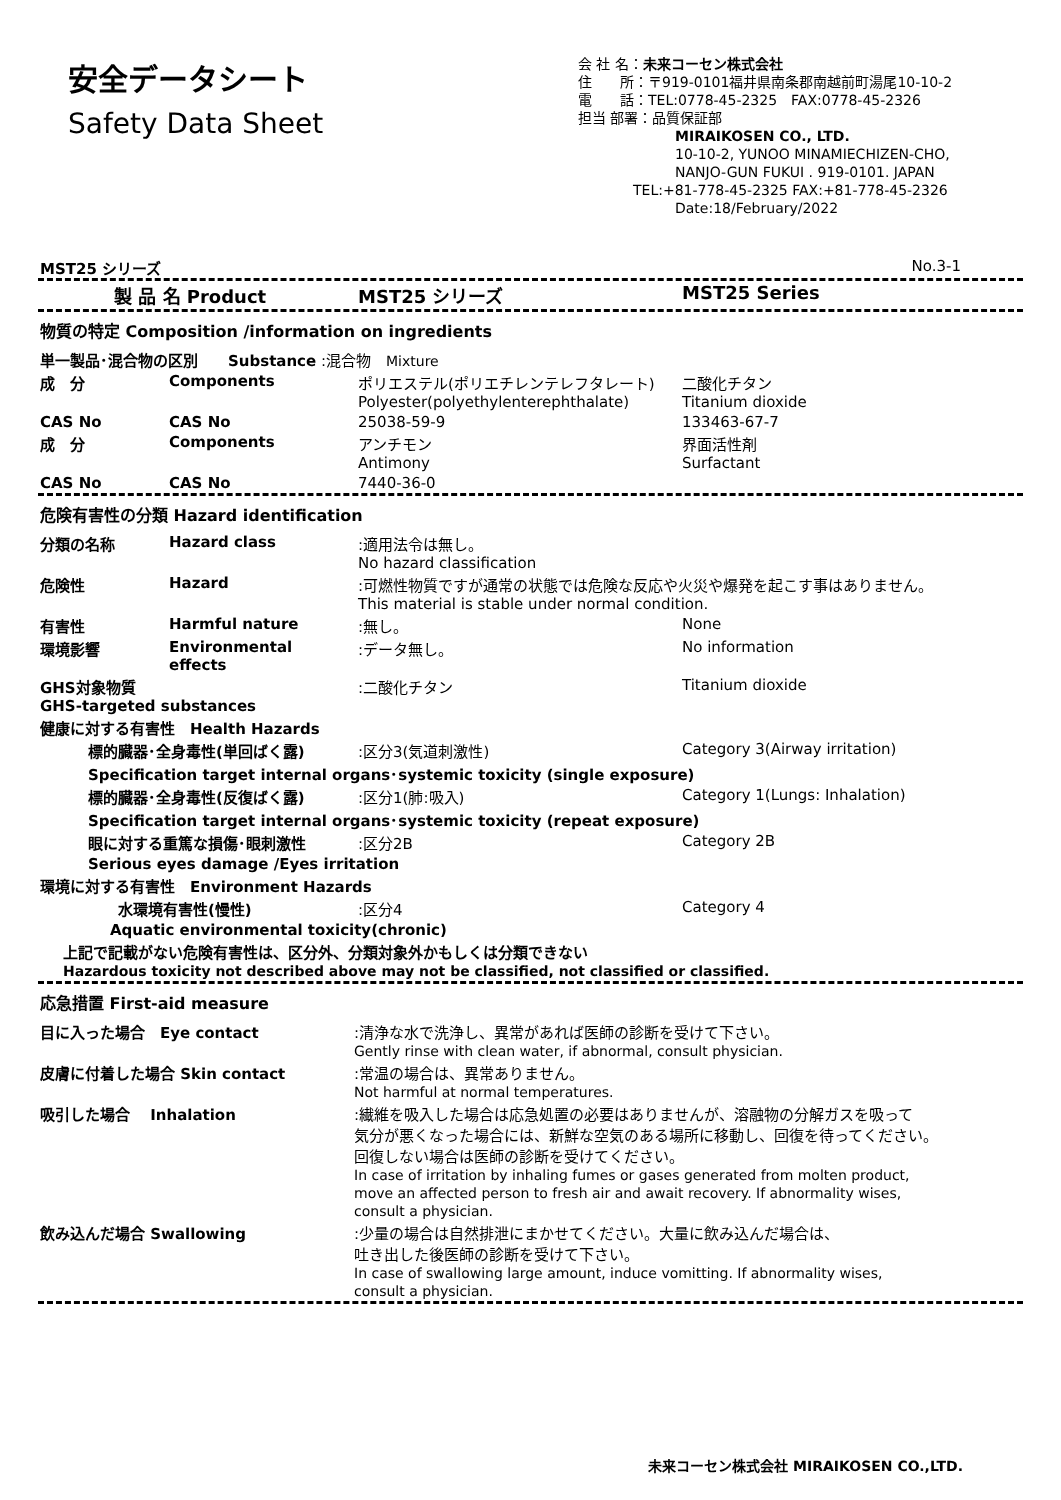安全データシート
Safety Data Sheet
会 社 名：未来コーセン株式会社
住　　所：〒919-0101福井県南条郡南越前町湯尾10-10-2
電　　話：TEL:0778-45-2325　FAX:0778-45-2326
担当 部署：品質保証部
MIRAIKOSEN CO., LTD.
10-10-2, YUNOO MINAMIECHIZEN-CHO,
NANJO-GUN FUKUI . 919-0101. JAPAN
TEL:+81-778-45-2325 FAX:+81-778-45-2326
Date:18/February/2022
MST25 シリーズ No.3-1
| | 製 品 名 Product | MST25 シリーズ | MST25 Series |
物質の特定 Composition /information on ingredients
| 単一製品･混合物の区別 Substance :混合物 Mixture | | | |
| 成 分 | Components | ポリエステル(ポリエチレンテレフタレート) Polyester(polyethylenterephthalate) | 二酸化チタン Titanium dioxide |
| CAS No | CAS No | 25038-59-9 | 133463-67-7 |
| 成 分 | Components | アンチモン Antimony | 界面活性剤 Surfactant |
| CAS No | CAS No | 7440-36-0 | |
危険有害性の分類 Hazard identification
| 分類の名称 | Hazard class | :適用法令は無し。 No hazard classification | |
| 危険性 | Hazard | :可燃性物質ですが通常の状態では危険な反応や火災や爆発を起こす事はありません。 This material is stable under normal condition. | |
| 有害性 | Harmful nature | :無し。 | None |
| 環境影響 | Environmental effects | :データ無し。 | No information |
| GHS対象物質 GHS-targeted substances | | :二酸化チタン | Titanium dioxide |
| 健康に対する有害性 Health Hazards | | | |
| 標的臓器･全身毒性(単回ばく露) | | :区分3(気道刺激性) | Category 3(Airway irritation) |
| Specification target internal organs･systemic toxicity (single exposure) | | | |
| 標的臓器･全身毒性(反復ばく露) | | :区分1(肺:吸入) | Category 1(Lungs: Inhalation) |
| Specification target internal organs･systemic toxicity (repeat exposure) | | | |
| 眼に対する重篤な損傷･眼刺激性 | | :区分2B | Category 2B |
| Serious eyes damage /Eyes irritation | | | |
| 環境に対する有害性 Environment Hazards | | | |
| 水環境有害性(慢性) | | :区分4 | Category 4 |
| Aquatic environmental toxicity(chronic) | | | |
| 上記で記載がない危険有害性は、区分外、分類対象外かもしくは分類できない Hazardous toxicity not described above may not be classified, not classified or classified. | | | |
応急措置 First-aid measure
| 目に入った場合 Eye contact | :清浄な水で洗浄し、異常があれば医師の診断を受けて下さい。 Gently rinse with clean water, if abnormal, consult physician. |
| 皮膚に付着した場合 Skin contact | :常温の場合は、異常ありません。 Not harmful at normal temperatures. |
| 吸引した場合 Inhalation | :繊維を吸入した場合は応急処置の必要はありませんが、溶融物の分解ガスを吸って 気分が悪くなった場合には、新鮮な空気のある場所に移動し、回復を待ってください。 回復しない場合は医師の診断を受けてください。 In case of irritation by inhaling fumes or gases generated from molten product, move an affected person to fresh air and await recovery. If abnormality wises, consult a physician. |
| 飲み込んだ場合 Swallowing | :少量の場合は自然排泄にまかせてください。大量に飲み込んだ場合は、 吐き出した後医師の診断を受けて下さい。 In case of swallowing large amount, induce vomitting. If abnormality wises, consult a physician. |
未来コーセン株式会社 MIRAIKOSEN CO.,LTD.